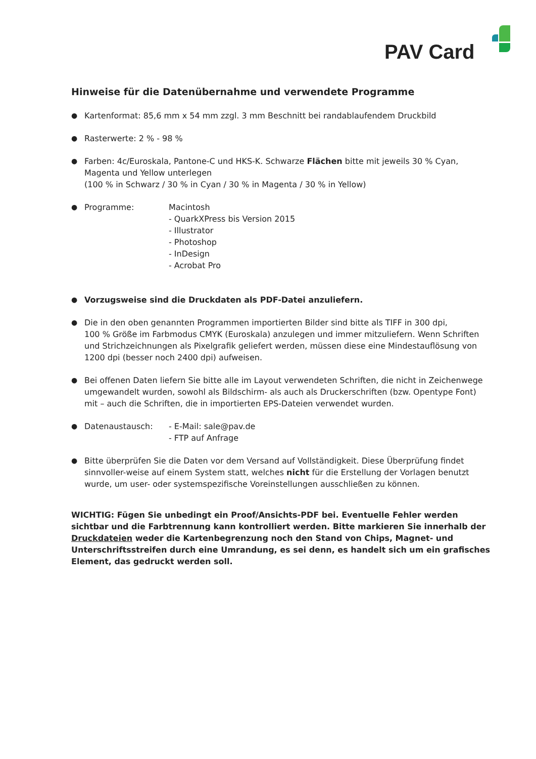PAV Card
Hinweise für die Datenübernahme und verwendete Programme
● Kartenformat: 85,6 mm x 54 mm zzgl. 3 mm Beschnitt bei randablaufendem Druckbild
● Rasterwerte: 2 % - 98 %
● Farben: 4c/Euroskala, Pantone-C und HKS-K. Schwarze Flächen bitte mit jeweils 30 % Cyan, Magenta und Yellow unterlegen
(100 % in Schwarz / 30 % in Cyan / 30 % in Magenta / 30 % in Yellow)
● Programme: Macintosh
- QuarkXPress bis Version 2015
- Illustrator
- Photoshop
- InDesign
- Acrobat Pro
● Vorzugsweise sind die Druckdaten als PDF-Datei anzuliefern.
● Die in den oben genannten Programmen importierten Bilder sind bitte als TIFF in 300 dpi,
100 % Größe im Farbmodus CMYK (Euroskala) anzulegen und immer mitzuliefern. Wenn Schriften und Strichzeichnungen als Pixelgrafik geliefert werden, müssen diese eine Mindestauflösung von 1200 dpi (besser noch 2400 dpi) aufweisen.
● Bei offenen Daten liefern Sie bitte alle im Layout verwendeten Schriften, die nicht in Zeichenwege umgewandelt wurden, sowohl als Bildschirm- als auch als Druckerschriften (bzw. Opentype Font) mit – auch die Schriften, die in importierten EPS-Dateien verwendet wurden.
● Datenaustausch: - E-Mail: sale@pav.de
- FTP auf Anfrage
● Bitte überprüfen Sie die Daten vor dem Versand auf Vollständigkeit. Diese Überprüfung findet sinnvoller-weise auf einem System statt, welches nicht für die Erstellung der Vorlagen benutzt wurde, um user- oder systemspezifische Voreinstellungen ausschließen zu können.
WICHTIG: Fügen Sie unbedingt ein Proof/Ansichts-PDF bei. Eventuelle Fehler werden sichtbar und die Farbtrennung kann kontrolliert werden. Bitte markieren Sie innerhalb der Druckdateien weder die Kartenbegrenzung noch den Stand von Chips, Magnet- und Unterschriftsstreifen durch eine Umrandung, es sei denn, es handelt sich um ein grafisches Element, das gedruckt werden soll.